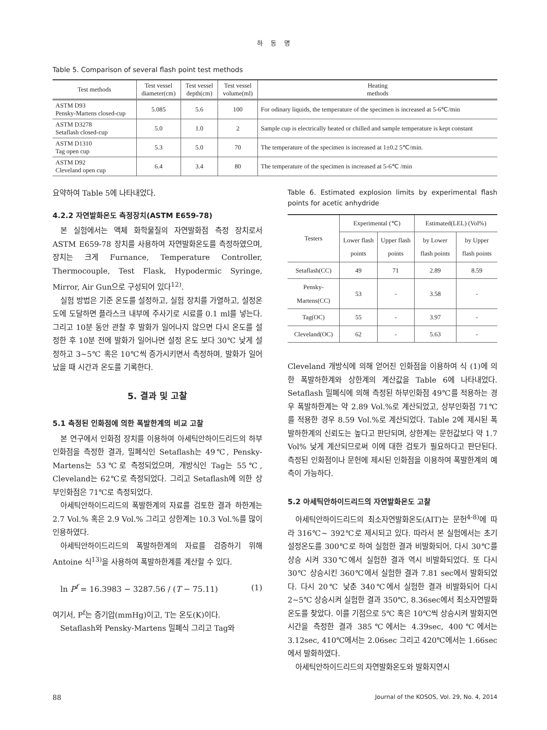하 동 명
Table 5. Comparison of several flash point test methods
| Test methods | Test vessel diameter(cm) | Test vessel depth(cm) | Test vessel volume(ml) | Heating methods |
| --- | --- | --- | --- | --- |
| ASTM D93 Pensky-Martens closed-cup | 5.085 | 5.6 | 100 | For odinary liquids, the temperature of the specimen is increased at 5-6℃/min |
| ASTM D3278 Setaflash closed-cup | 5.0 | 1.0 | 2 | Sample cup is electrically heated or chilled and sample temperature is kept constant |
| ASTM D1310 Tag open cup | 5.3 | 5.0 | 70 | The temperature of the specimen is increased at 1±0.2 5℃/min. |
| ASTM D92 Cleveland open cup | 6.4 | 3.4 | 80 | The temperature of the specimen is increased at 5-6℃ /min |
요약하여 Table 5에 나타내었다.
4.2.2 자연발화온도 측정장치(ASTM E659-78)
본 실험에서는 액체 화학물질의 자연발화점 측정 장치로서 ASTM E659-78 장치를 사용하여 자연발화온도를 측정하였으며, 장치는 크게 Furnance, Temperature Controller, Thermocouple, Test Flask, Hypodermic Syringe, Mirror, Air Gun으로 구성되어 있다<sup>12)</sup>.
실험 방법은 기준 온도를 설정하고, 실험 장치를 가열하고, 설정온도에 도달하면 플라스크 내부에 주사기로 시료를 0.1 ml를 넣는다. 그리고 10분 동안 관찰 후 발화가 일어나지 않으면 다시 온도를 설정한 후 10분 전에 발화가 일어나면 설정 온도 보다 30℃ 낮게 설정하고 3~5℃ 혹은 10℃씩 증가시키면서 측정하며, 발화가 일어났을 때 시간과 온도를 기록한다.
5. 결과 및 고찰
5.1 측정된 인화점에 의한 폭발한계의 비교 고찰
본 연구에서 인화점 장치를 이용하여 아세틱안하이드리드의 하부인화점을 측정한 결과, 밀폐식인 Setaflash는 49℃, Pensky-Martens는 53℃로 측정되었으며, 개방식인 Tag는 55℃, Cleveland는 62℃로 측정되었다. 그리고 Setaflash에 의한 상부인화점은 71℃로 측정되었다.
아세틱안하이드리드의 폭발한계의 자료를 검토한 결과 하한계는 2.7 Vol.% 혹은 2.9 Vol.% 그리고 상한계는 10.3 Vol.%를 많이 인용하였다.
아세틱안하이드리드의 폭발하한계의 자료를 검증하기 위해 Antoine 식<sup>13)</sup>을 사용하여 폭발하한계를 계산할 수 있다.
ln P<sup>f</sup> = 16.3983 − 3287.56 / (T − 75.11) (1)
여기서, P<sup>f</sup>는 증기압(mmHg)이고, T는 온도(K)이다.
Setaflash와 Pensky-Martens 밀폐식 그리고 Tag와
Table 6. Estimated explosion limits by experimental flash points for acetic anhydride
| Testers | Experimental (℃) | | Estimated(LEL) (Vol%) | |
| --- | --- | --- | --- | --- |
| | Lower flash points | Upper flash points | by Lower flash points | by Upper flash points |
| Setaflash(CC) | 49 | 71 | 2.89 | 8.59 |
| Pensky-Martens(CC) | 53 | - | 3.58 | - |
| Tag(OC) | 55 | - | 3.97 | - |
| Cleveland(OC) | 62 | - | 5.63 | - |
Cleveland 개방식에 의해 얻어진 인화점을 이용하여 식 (1)에 의한 폭발하한계와 상한계의 계산값을 Table 6에 나타내었다. Setaflash 밀폐식에 의해 측정된 하부인화점 49℃를 적용하는 경우 폭발하한계는 약 2.89 Vol.%로 계산되었고, 상부인화점 71℃를 적용한 경우 8.59 Vol.%로 계산되었다. Table 2에 제시된 폭발하한계의 신뢰도는 높다고 판단되며, 상한계는 문헌값보다 약 1.7 Vol% 낮게 계산되므로써 이에 대한 검토가 필요하다고 판단된다. 측정된 인화점이나 문헌에 제시된 인화점을 이용하여 폭발한계의 예측이 가능하다.
5.2 아세틱안하이드리드의 자연발화온도 고찰
아세틱안하이드리드의 최소자연발화온도(AIT)는 문헌<sup>4-8)</sup>에 따라 316℃~ 392℃로 제시되고 있다. 따라서 본 실험에서는 초기설정온도를 300℃로 하여 실험한 결과 비발화되어, 다시 30℃를 상승 시켜 330℃에서 실험한 결과 역시 비발화되었다. 또 다시 30℃ 상승시킨 360℃에서 실험한 결과 7.81 sec에서 발화되었다. 다시 20℃ 낮춘 340℃에서 실험한 결과 비발화되어 다시 2~5℃ 상승시켜 실험한 결과 350℃, 8.36sec에서 최소자연발화온도를 찾았다. 이를 기점으로 5℃ 혹은 10℃씩 상승시켜 발화지연시간을 측정한 결과 385℃에서는 4.39sec, 400℃에서는 3.12sec, 410℃에서는 2.06sec 그리고 420℃에서는 1.66sec에서 발화하였다.
아세틱안하이드리드의 자연발화온도와 발화지연시
88 Journal of the KOSOS, Vol. 29, No. 4, 2014